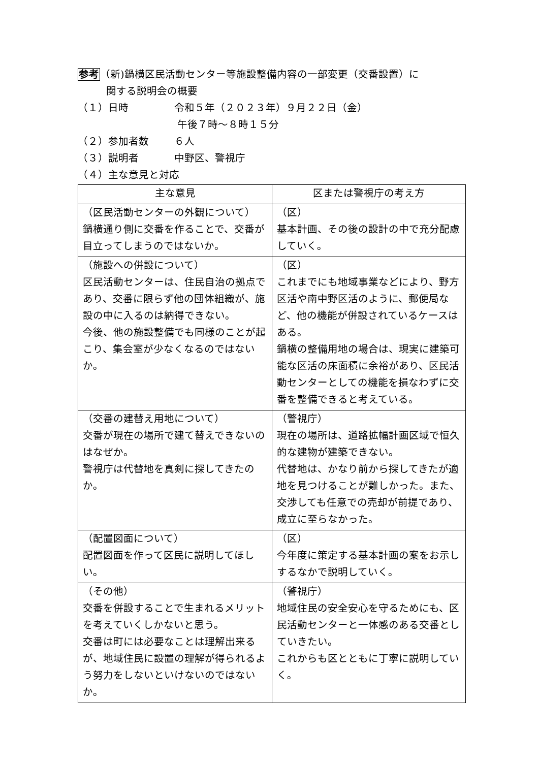参考（新)鍋横区民活動センター等施設整備内容の一部変更（交番設置）に
関する説明会の概要
（１）日時 令和５年（２０２３年）９月２２日（金）
午後７時～８時１５分
（２）参加者数 ６人
（３）説明者 中野区、警視庁
（４）主な意見と対応
| 主な意見 | 区または警視庁の考え方 |
| --- | --- |
| （区民活動センターの外観について） 鍋横通り側に交番を作ることで、交番が目立ってしまうのではないか。 | （区） 基本計画、その後の設計の中で充分配慮していく。 |
| （施設への併設について） 区民活動センターは、住民自治の拠点であり、交番に限らず他の団体組織が、施設の中に入るのは納得できない。 今後、他の施設整備でも同様のことが起こり、集会室が少なくなるのではないか。 | （区） これまでにも地域事業などにより、野方区活や南中野区活のように、郵便局など、他の機能が併設されているケースはある。 鍋横の整備用地の場合は、現実に建築可能な区活の床面積に余裕があり、区民活動センターとしての機能を損なわずに交番を整備できると考えている。 |
| （交番の建替え用地について） 交番が現在の場所で建て替えできないのはなぜか。 警視庁は代替地を真剣に探してきたのか。 | （警視庁） 現在の場所は、道路拡幅計画区域で恒久的な建物が建築できない。 代替地は、かなり前から探してきたが適地を見つけることが難しかった。また、交渉しても任意での売却が前提であり、成立に至らなかった。 |
| （配置図面について） 配置図面を作って区民に説明してほしい。 | （区） 今年度に策定する基本計画の案をお示しするなかで説明していく。 |
| （その他） 交番を併設することで生まれるメリットを考えていくしかないと思う。 交番は町には必要なことは理解出来るが、地域住民に設置の理解が得られるよう努力をしないといけないのではないか。 | （警視庁） 地域住民の安全安心を守るためにも、区民活動センターと一体感のある交番としていきたい。 これからも区とともに丁寧に説明していく。 |